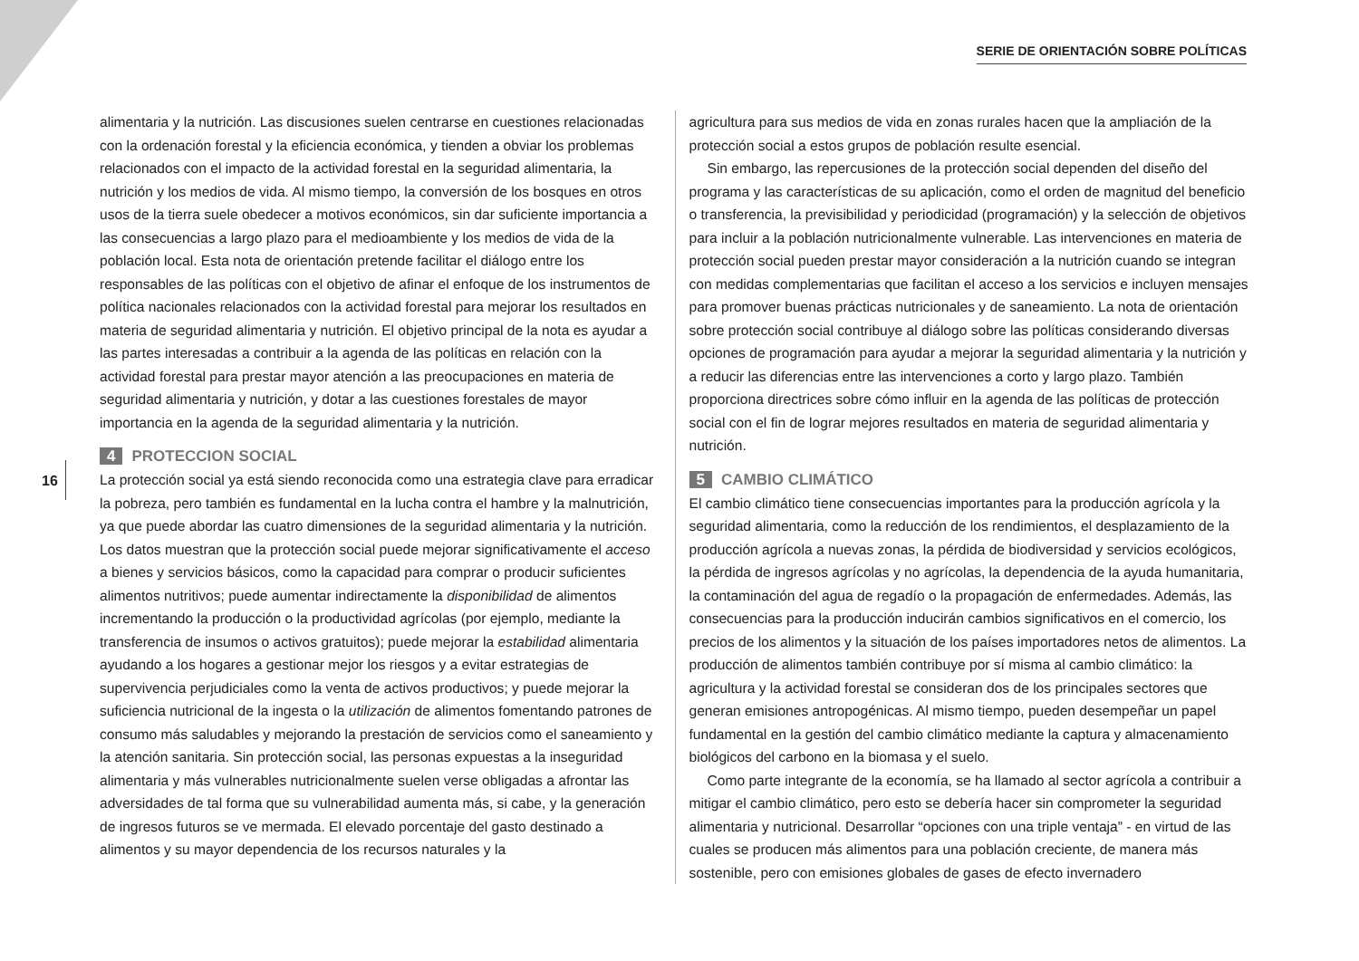SERIE DE ORIENTACIÓN SOBRE POLÍTICAS
16
alimentaria y la nutrición. Las discusiones suelen centrarse en cuestiones relacionadas con la ordenación forestal y la eficiencia económica, y tienden a obviar los problemas relacionados con el impacto de la actividad forestal en la seguridad alimentaria, la nutrición y los medios de vida. Al mismo tiempo, la conversión de los bosques en otros usos de la tierra suele obedecer a motivos económicos, sin dar suficiente importancia a las consecuencias a largo plazo para el medioambiente y los medios de vida de la población local. Esta nota de orientación pretende facilitar el diálogo entre los responsables de las políticas con el objetivo de afinar el enfoque de los instrumentos de política nacionales relacionados con la actividad forestal para mejorar los resultados en materia de seguridad alimentaria y nutrición. El objetivo principal de la nota es ayudar a las partes interesadas a contribuir a la agenda de las políticas en relación con la actividad forestal para prestar mayor atención a las preocupaciones en materia de seguridad alimentaria y nutrición, y dotar a las cuestiones forestales de mayor importancia en la agenda de la seguridad alimentaria y la nutrición.
4 PROTECCION SOCIAL
La protección social ya está siendo reconocida como una estrategia clave para erradicar la pobreza, pero también es fundamental en la lucha contra el hambre y la malnutrición, ya que puede abordar las cuatro dimensiones de la seguridad alimentaria y la nutrición. Los datos muestran que la protección social puede mejorar significativamente el acceso a bienes y servicios básicos, como la capacidad para comprar o producir suficientes alimentos nutritivos; puede aumentar indirectamente la disponibilidad de alimentos incrementando la producción o la productividad agrícolas (por ejemplo, mediante la transferencia de insumos o activos gratuitos); puede mejorar la estabilidad alimentaria ayudando a los hogares a gestionar mejor los riesgos y a evitar estrategias de supervivencia perjudiciales como la venta de activos productivos; y puede mejorar la suficiencia nutricional de la ingesta o la utilización de alimentos fomentando patrones de consumo más saludables y mejorando la prestación de servicios como el saneamiento y la atención sanitaria. Sin protección social, las personas expuestas a la inseguridad alimentaria y más vulnerables nutricionalmente suelen verse obligadas a afrontar las adversidades de tal forma que su vulnerabilidad aumenta más, si cabe, y la generación de ingresos futuros se ve mermada. El elevado porcentaje del gasto destinado a alimentos y su mayor dependencia de los recursos naturales y la
agricultura para sus medios de vida en zonas rurales hacen que la ampliación de la protección social a estos grupos de población resulte esencial.
Sin embargo, las repercusiones de la protección social dependen del diseño del programa y las características de su aplicación, como el orden de magnitud del beneficio o transferencia, la previsibilidad y periodicidad (programación) y la selección de objetivos para incluir a la población nutricionalmente vulnerable. Las intervenciones en materia de protección social pueden prestar mayor consideración a la nutrición cuando se integran con medidas complementarias que facilitan el acceso a los servicios e incluyen mensajes para promover buenas prácticas nutricionales y de saneamiento. La nota de orientación sobre protección social contribuye al diálogo sobre las políticas considerando diversas opciones de programación para ayudar a mejorar la seguridad alimentaria y la nutrición y a reducir las diferencias entre las intervenciones a corto y largo plazo. También proporciona directrices sobre cómo influir en la agenda de las políticas de protección social con el fin de lograr mejores resultados en materia de seguridad alimentaria y nutrición.
5 CAMBIO CLIMÁTICO
El cambio climático tiene consecuencias importantes para la producción agrícola y la seguridad alimentaria, como la reducción de los rendimientos, el desplazamiento de la producción agrícola a nuevas zonas, la pérdida de biodiversidad y servicios ecológicos, la pérdida de ingresos agrícolas y no agrícolas, la dependencia de la ayuda humanitaria, la contaminación del agua de regadío o la propagación de enfermedades. Además, las consecuencias para la producción inducirán cambios significativos en el comercio, los precios de los alimentos y la situación de los países importadores netos de alimentos. La producción de alimentos también contribuye por sí misma al cambio climático: la agricultura y la actividad forestal se consideran dos de los principales sectores que generan emisiones antropogénicas. Al mismo tiempo, pueden desempeñar un papel fundamental en la gestión del cambio climático mediante la captura y almacenamiento biológicos del carbono en la biomasa y el suelo.
Como parte integrante de la economía, se ha llamado al sector agrícola a contribuir a mitigar el cambio climático, pero esto se debería hacer sin comprometer la seguridad alimentaria y nutricional. Desarrollar “opciones con una triple ventaja” - en virtud de las cuales se producen más alimentos para una población creciente, de manera más sostenible, pero con emisiones globales de gases de efecto invernadero